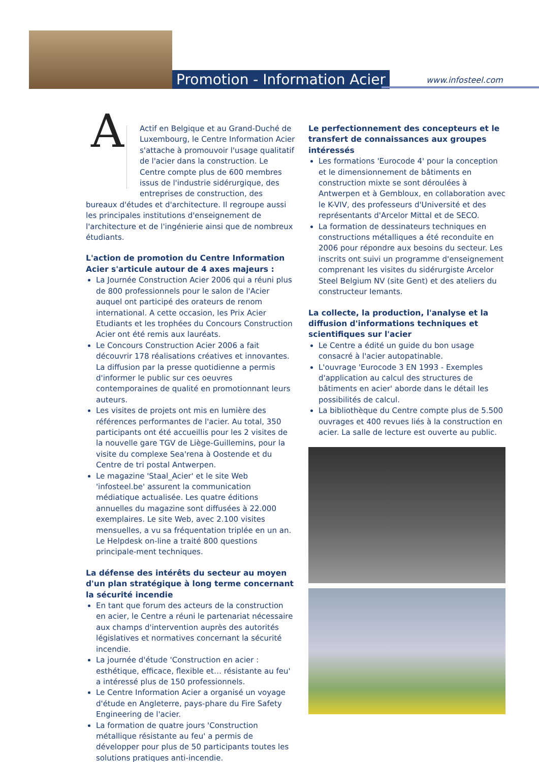Promotion - Information Acier www.infosteel.com
A
Actif en Belgique et au Grand-Duché de Luxembourg, le Centre Information Acier s'attache à promouvoir l'usage qualitatif de l'acier dans la construction. Le Centre compte plus de 600 membres issus de l'industrie sidérurgique, des entreprises de construction, des bureaux d'études et d'architecture. Il regroupe aussi les principales institutions d'enseignement de l'architecture et de l'ingénierie ainsi que de nombreux étudiants.
L'action de promotion du Centre Information Acier s'articule autour de 4 axes majeurs :
La Journée Construction Acier 2006 qui a réuni plus de 800 professionnels pour le salon de l'Acier auquel ont participé des orateurs de renom international. A cette occasion, les Prix Acier Etudiants et les trophées du Concours Construction Acier ont été remis aux lauréats.
Le Concours Construction Acier 2006 a fait découvrir 178 réalisations créatives et innovantes. La diffusion par la presse quotidienne a permis d'informer le public sur ces oeuvres contemporaines de qualité en promotionnant leurs auteurs.
Les visites de projets ont mis en lumière des références performantes de l'acier. Au total, 350 participants ont été accueillis pour les 2 visites de la nouvelle gare TGV de Liège-Guillemins, pour la visite du complexe Sea'rena à Oostende et du Centre de tri postal Antwerpen.
Le magazine 'Staal_Acier' et le site Web 'infosteel.be' assurent la communication médiatique actualisée. Les quatre éditions annuelles du magazine sont diffusées à 22.000 exemplaires. Le site Web, avec 2.100 visites mensuelles, a vu sa fréquentation triplée en un an. Le Helpdesk on-line a traité 800 questions principale-ment techniques.
La défense des intérêts du secteur au moyen d'un plan stratégique à long terme concernant la sécurité incendie
En tant que forum des acteurs de la construction en acier, le Centre a réuni le partenariat nécessaire aux champs d'intervention auprès des autorités législatives et normatives concernant la sécurité incendie.
La journée d'étude 'Construction en acier : esthétique, efficace, flexible et… résistante au feu' a intéressé plus de 150 professionnels.
Le Centre Information Acier a organisé un voyage d'étude en Angleterre, pays-phare du Fire Safety Engineering de l'acier.
La formation de quatre jours 'Construction métallique résistante au feu' a permis de développer pour plus de 50 participants toutes les solutions pratiques anti-incendie.
Le perfectionnement des concepteurs et le transfert de connaissances aux groupes intéressés
Les formations 'Eurocode 4' pour la conception et le dimensionnement de bâtiments en construction mixte se sont déroulées à Antwerpen et à Gembloux, en collaboration avec le K-VIV, des professeurs d'Université et des représentants d'Arcelor Mittal et de SECO.
La formation de dessinateurs techniques en constructions métalliques a été reconduite en 2006 pour répondre aux besoins du secteur. Les inscrits ont suivi un programme d'enseignement comprenant les visites du sidérurgiste Arcelor Steel Belgium NV (site Gent) et des ateliers du constructeur Iemants.
La collecte, la production, l'analyse et la diffusion d'informations techniques et scientifiques sur l'acier
Le Centre a édité un guide du bon usage consacré à l'acier autopatinable.
L'ouvrage 'Eurocode 3 EN 1993 - Exemples d'application au calcul des structures de bâtiments en acier' aborde dans le détail les possibilités de calcul.
La bibliothèque du Centre compte plus de 5.500 ouvrages et 400 revues liés à la construction en acier. La salle de lecture est ouverte au public.